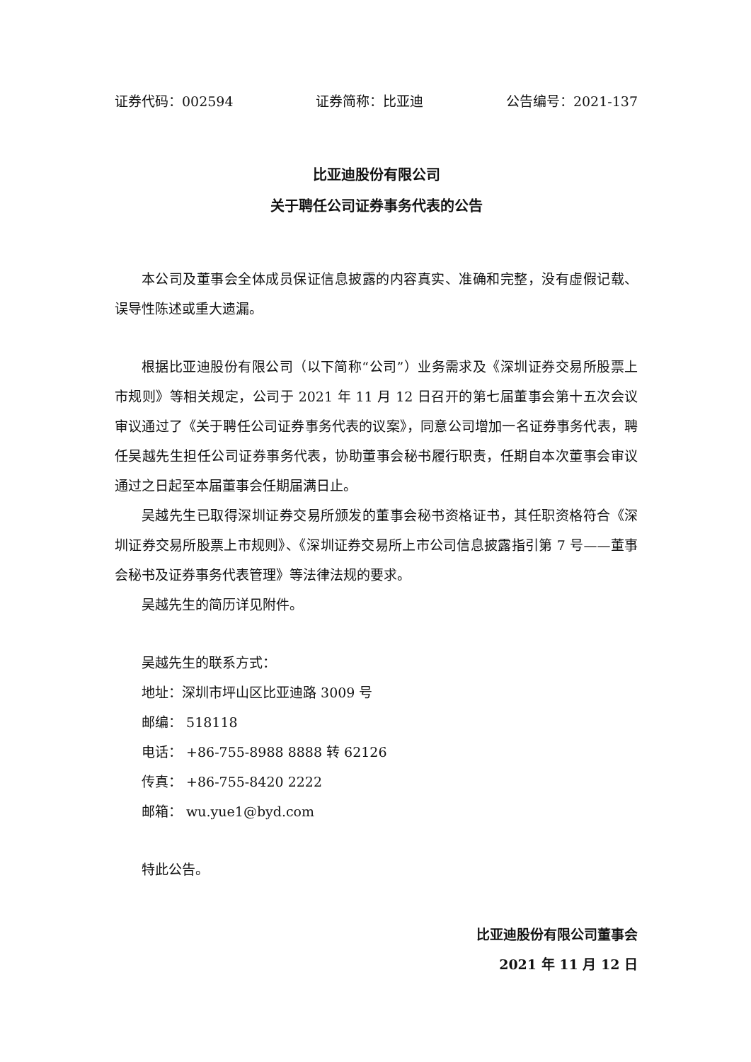证券代码：002594 证券简称：比亚迪 公告编号：2021-137
比亚迪股份有限公司
关于聘任公司证券事务代表的公告
本公司及董事会全体成员保证信息披露的内容真实、准确和完整，没有虚假记载、误导性陈述或重大遗漏。
根据比亚迪股份有限公司（以下简称“公司”）业务需求及《深圳证券交易所股票上市规则》等相关规定，公司于 2021 年 11 月 12 日召开的第七届董事会第十五次会议审议通过了《关于聘任公司证券事务代表的议案》，同意公司增加一名证券事务代表，聘任吴越先生担任公司证券事务代表，协助董事会秘书履行职责，任期自本次董事会审议通过之日起至本届董事会任期届满日止。
吴越先生已取得深圳证券交易所颁发的董事会秘书资格证书，其任职资格符合《深圳证券交易所股票上市规则》、《深圳证券交易所上市公司信息披露指引第 7 号——董事会秘书及证券事务代表管理》等法律法规的要求。
吴越先生的简历详见附件。
吴越先生的联系方式：
地址：深圳市坪山区比亚迪路 3009 号
邮编： 518118
电话： +86-755-8988 8888 转 62126
传真： +86-755-8420 2222
邮箱： wu.yue1@byd.com
特此公告。
比亚迪股份有限公司董事会
2021 年 11 月 12 日